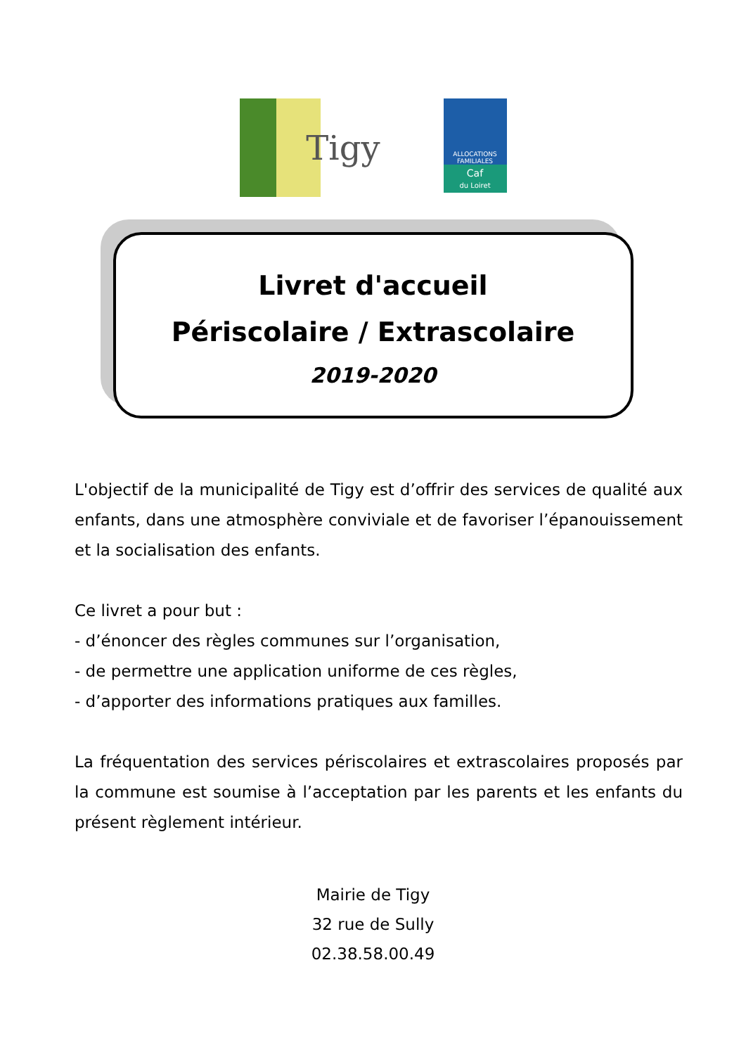Tigy
ALLOCATIONS FAMILIALES
Caf
du Loiret
Livret d'accueil
Périscolaire / Extrascolaire
2019-2020
L'objectif de la municipalité de Tigy est d’offrir des services de qualité aux enfants, dans une atmosphère conviviale et de favoriser l’épanouissement et la socialisation des enfants.
Ce livret a pour but :
- d’énoncer des règles communes sur l’organisation,
- de permettre une application uniforme de ces règles,
- d’apporter des informations pratiques aux familles.
La fréquentation des services périscolaires et extrascolaires proposés par la commune est soumise à l’acceptation par les parents et les enfants du présent règlement intérieur.
Mairie de Tigy
32 rue de Sully
02.38.58.00.49